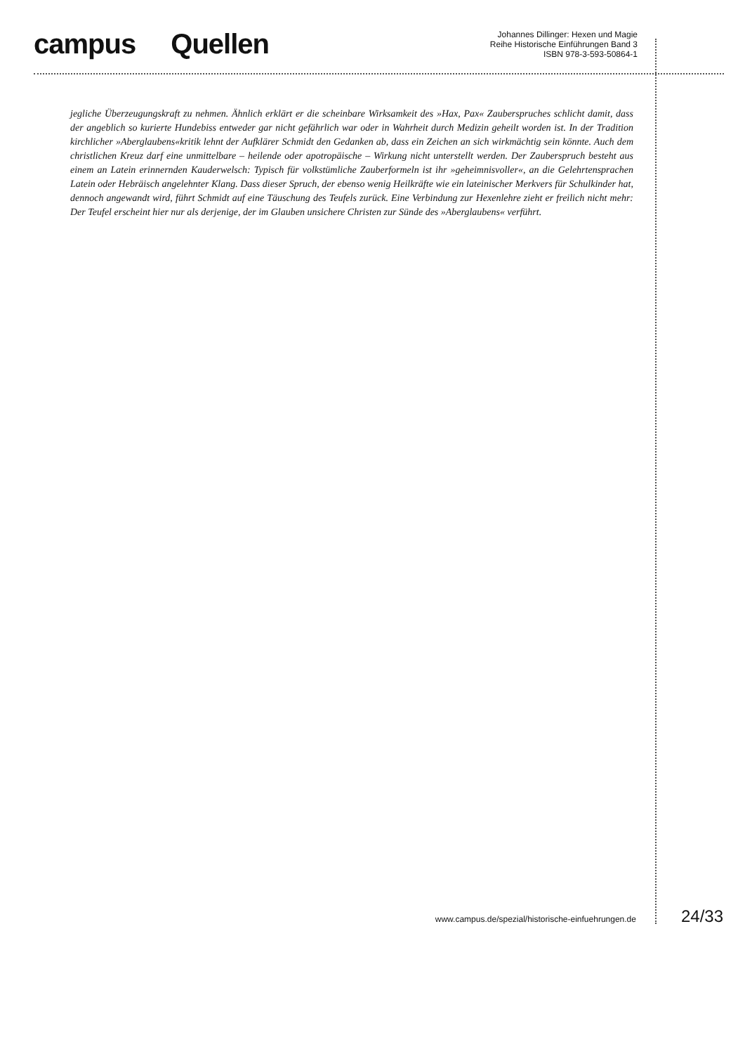campus Quellen
Johannes Dillinger: Hexen und Magie
Reihe Historische Einführungen Band 3
ISBN 978-3-593-50864-1
jegliche Überzeugungskraft zu nehmen. Ähnlich erklärt er die scheinbare Wirksamkeit des »Hax, Pax« Zauberspruches schlicht damit, dass der angeblich so kurierte Hundebiss entweder gar nicht gefährlich war oder in Wahrheit durch Medizin geheilt worden ist. In der Tradition kirchlicher »Aberglaubens«kritik lehnt der Aufklärer Schmidt den Gedanken ab, dass ein Zeichen an sich wirkmächtig sein könnte. Auch dem christlichen Kreuz darf eine unmittelbare – heilende oder apotropäische – Wirkung nicht unterstellt werden. Der Zauberspruch besteht aus einem an Latein erinnernden Kauderwelsch: Typisch für volkstümliche Zauberformeln ist ihr »geheimnisvoller«, an die Gelehrtensprachen Latein oder Hebräisch angelehnter Klang. Dass dieser Spruch, der ebenso wenig Heilkräfte wie ein lateinischer Merkvers für Schulkinder hat, dennoch angewandt wird, führt Schmidt auf eine Täuschung des Teufels zurück. Eine Verbindung zur Hexenlehre zieht er freilich nicht mehr: Der Teufel erscheint hier nur als derjenige, der im Glauben unsichere Christen zur Sünde des »Aberglaubens« verführt.
www.campus.de/spezial/historische-einfuehrungen.de 24/33